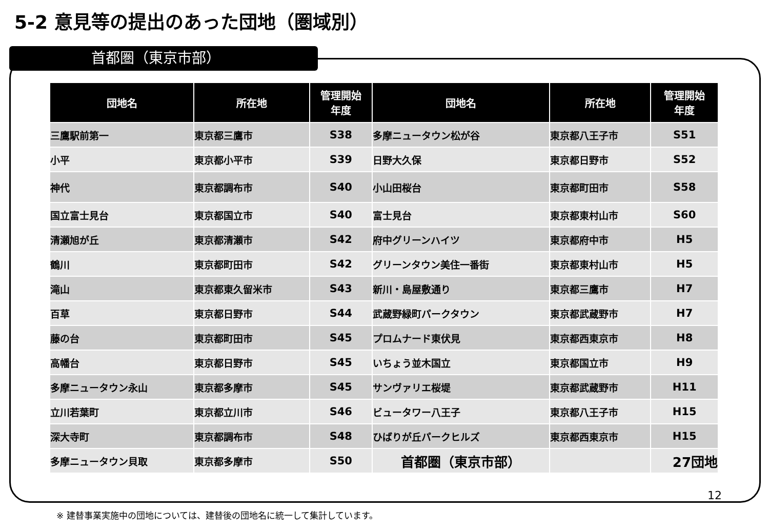5-2 意見等の提出のあった団地（圏域別）
首都圏（東京市部）
| 団地名 | 所在地 | 管理開始 年度 | 団地名 | 所在地 | 管理開始 年度 |
| --- | --- | --- | --- | --- | --- |
| 三鷹駅前第一 | 東京都三鷹市 | S38 | 多摩ニュータウン松が谷 | 東京都八王子市 | S51 |
| 小平 | 東京都小平市 | S39 | 日野大久保 | 東京都日野市 | S52 |
| 神代 | 東京都調布市 | S40 | 小山田桜台 | 東京都町田市 | S58 |
| 国立富士見台 | 東京都国立市 | S40 | 富士見台 | 東京都東村山市 | S60 |
| 清瀬旭が丘 | 東京都清瀬市 | S42 | 府中グリーンハイツ | 東京都府中市 | H5 |
| 鶴川 | 東京都町田市 | S42 | グリーンタウン美住一番街 | 東京都東村山市 | H5 |
| 滝山 | 東京都東久留米市 | S43 | 新川・島屋敷通り | 東京都三鷹市 | H7 |
| 百草 | 東京都日野市 | S44 | 武蔵野緑町パークタウン | 東京都武蔵野市 | H7 |
| 藤の台 | 東京都町田市 | S45 | プロムナード東伏見 | 東京都西東京市 | H8 |
| 高幡台 | 東京都日野市 | S45 | いちょう並木国立 | 東京都国立市 | H9 |
| 多摩ニュータウン永山 | 東京都多摩市 | S45 | サンヴァリエ桜堤 | 東京都武蔵野市 | H11 |
| 立川若葉町 | 東京都立川市 | S46 | ビュータワー八王子 | 東京都八王子市 | H15 |
| 深大寺町 | 東京都調布市 | S48 | ひばりが丘パークヒルズ | 東京都西東京市 | H15 |
| 多摩ニュータウン貝取 | 東京都多摩市 | S50 | 首都圏（東京市部） | | 27団地 |
12
※ 建替事業実施中の団地については、建替後の団地名に統一して集計しています。